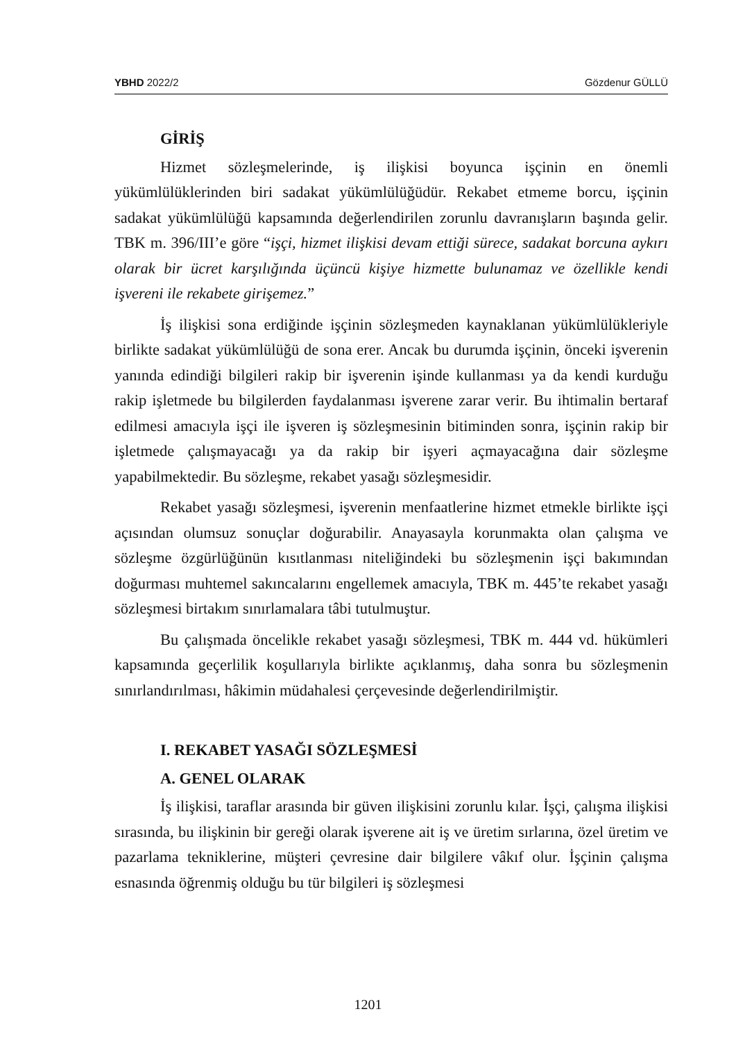YBHD 2022/2 Gözdenur GÜLLÜ
GİRİŞ
Hizmet sözleşmelerinde, iş ilişkisi boyunca işçinin en önemli yükümlülüklerinden biri sadakat yükümlülüğüdür. Rekabet etmeme borcu, işçinin sadakat yükümlülüğü kapsamında değerlendirilen zorunlu davranışların başında gelir. TBK m. 396/III’e göre “işçi, hizmet ilişkisi devam ettiği sürece, sadakat borcuna aykırı olarak bir ücret karşılığında üçüncü kişiye hizmette bulunamaz ve özellikle kendi işvereni ile rekabete girişemez.”
İş ilişkisi sona erdiğinde işçinin sözleşmeden kaynaklanan yükümlülükleriyle birlikte sadakat yükümlülüğü de sona erer. Ancak bu durumda işçinin, önceki işverenin yanında edindiği bilgileri rakip bir işverenin işinde kullanması ya da kendi kurduğu rakip işletmede bu bilgilerden faydalanması işverene zarar verir. Bu ihtimalin bertaraf edilmesi amacıyla işçi ile işveren iş sözleşmesinin bitiminden sonra, işçinin rakip bir işletmede çalışmayacağı ya da rakip bir işyeri açmayacağına dair sözleşme yapabilmektedir. Bu sözleşme, rekabet yasağı sözleşmesidir.
Rekabet yasağı sözleşmesi, işverenin menfaatlerine hizmet etmekle birlikte işçi açısından olumsuz sonuçlar doğurabilir. Anayasayla korunmakta olan çalışma ve sözleşme özgürlüğünün kısıtlanması niteliğindeki bu sözleşmenin işçi bakımından doğurması muhtemel sakıncalarını engellemek amacıyla, TBK m. 445’te rekabet yasağı sözleşmesi birtakım sınırlamalara tâbi tutulmuştur.
Bu çalışmada öncelikle rekabet yasağı sözleşmesi, TBK m. 444 vd. hükümleri kapsamında geçerlilik koşullarıyla birlikte açıklanmış, daha sonra bu sözleşmenin sınırlandırılması, hâkimin müdahalesi çerçevesinde değerlendirilmiştir.
I. REKABET YASAĞI SÖZLEŞMESİ
A. GENEL OLARAK
İş ilişkisi, taraflar arasında bir güven ilişkisini zorunlu kılar. İşçi, çalışma ilişkisi sırasında, bu ilişkinin bir gereği olarak işverene ait iş ve üretim sırlarına, özel üretim ve pazarlama tekniklerine, müşteri çevresine dair bilgilere vâkıf olur. İşçinin çalışma esnasında öğrenmiş olduğu bu tür bilgileri iş sözleşmesi
1201